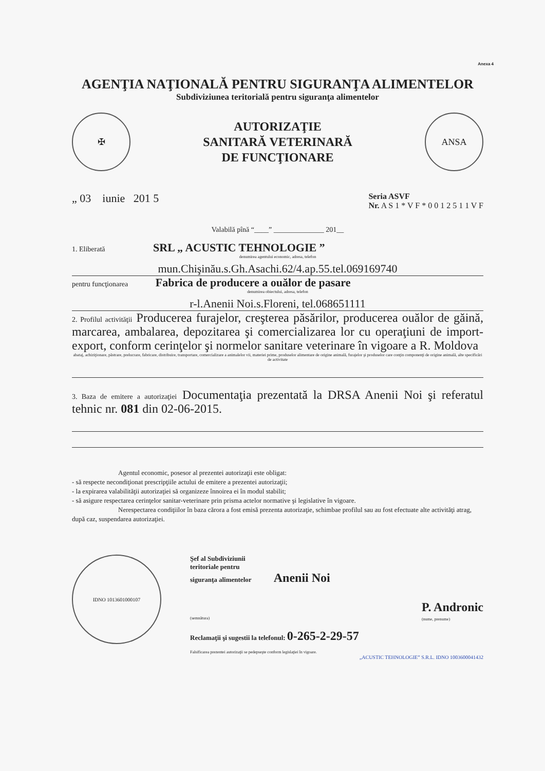Anexa 4
AGENŢIA NAŢIONALĂ PENTRU SIGURANŢA ALIMENTELOR
Subdiviziunea teritorială pentru siguranţa alimentelor
✠
AUTORIZAŢIE
SANITARĂ VETERINARĂ
DE FUNCŢIONARE
ANSA
„ 03 iunie 201 5
Seria ASVF
Nr. A S 1 * V F * 0 0 1 2 5 1 1 V F
Valabilă pînă “____” ______________ 201__
1. Eliberată SRL „ ACUSTIC TEHNOLOGIE ”
denumirea agentului economic, adresa, telefon
mun.Chişinău.s.Gh.Asachi.62/4.ap.55.tel.069169740
pentru funcţionarea Fabrica de producere a ouălor de pasare
denumirea obiectului, adresa, telefon
r-l.Anenii Noi.s.Floreni, tel.068651111
2. Profilul activităţii Producerea furajelor, creşterea păsărilor, producerea ouălor de găină, marcarea, ambalarea, depozitarea şi comercializarea lor cu operaţiuni de import-export, conform cerinţelor şi normelor sanitare veterinare în vigoare a R. Moldova
abataj, achiziţionare, păstrare, prelucrare, fabricare, distribuire, transportare, comercializare a animalelor vii, materiei prime, produselor alimentare de origine animală, furajelor şi produselor care conţin componenţi de origine animală, alte specificări de activitate
3. Baza de emitere a autorizaţiei Documentaţia prezentată la DRSA Anenii Noi şi referatul tehnic nr. 081 din 02-06-2015.
Agentul economic, posesor al prezentei autorizaţii este obligat:
- să respecte necondiţionat prescripţiile actului de emitere a prezentei autorizaţii;
- la expirarea valabilităţii autorizaţiei să organizeze înnoirea ei în modul stabilit;
- să asigure respectarea cerinţelor sanitar-veterinare prin prisma actelor normative şi legislative în vigoare.
Nerespectarea condiţiilor în baza cărora a fost emisă prezenta autorizaţie, schimbae profilul sau au fost efectuate alte activităţi atrag, după caz, suspendarea autorizaţiei.
IDNO 1013601000107
Şef al Subdiviziunii
teritoriale pentru
siguranţa alimentelor Anenii Noi
(semnătura) P. Andronic
(nume, prenume)
Reclamaţii şi sugestii la telefonul: 0-265-2-29-57
Falsificarea prezentei autorizaţii se pedepseşte conform legislaţiei în vigoare.
„ACUSTIC TEHNOLOGIE” S.R.L. IDNO 1003600041432